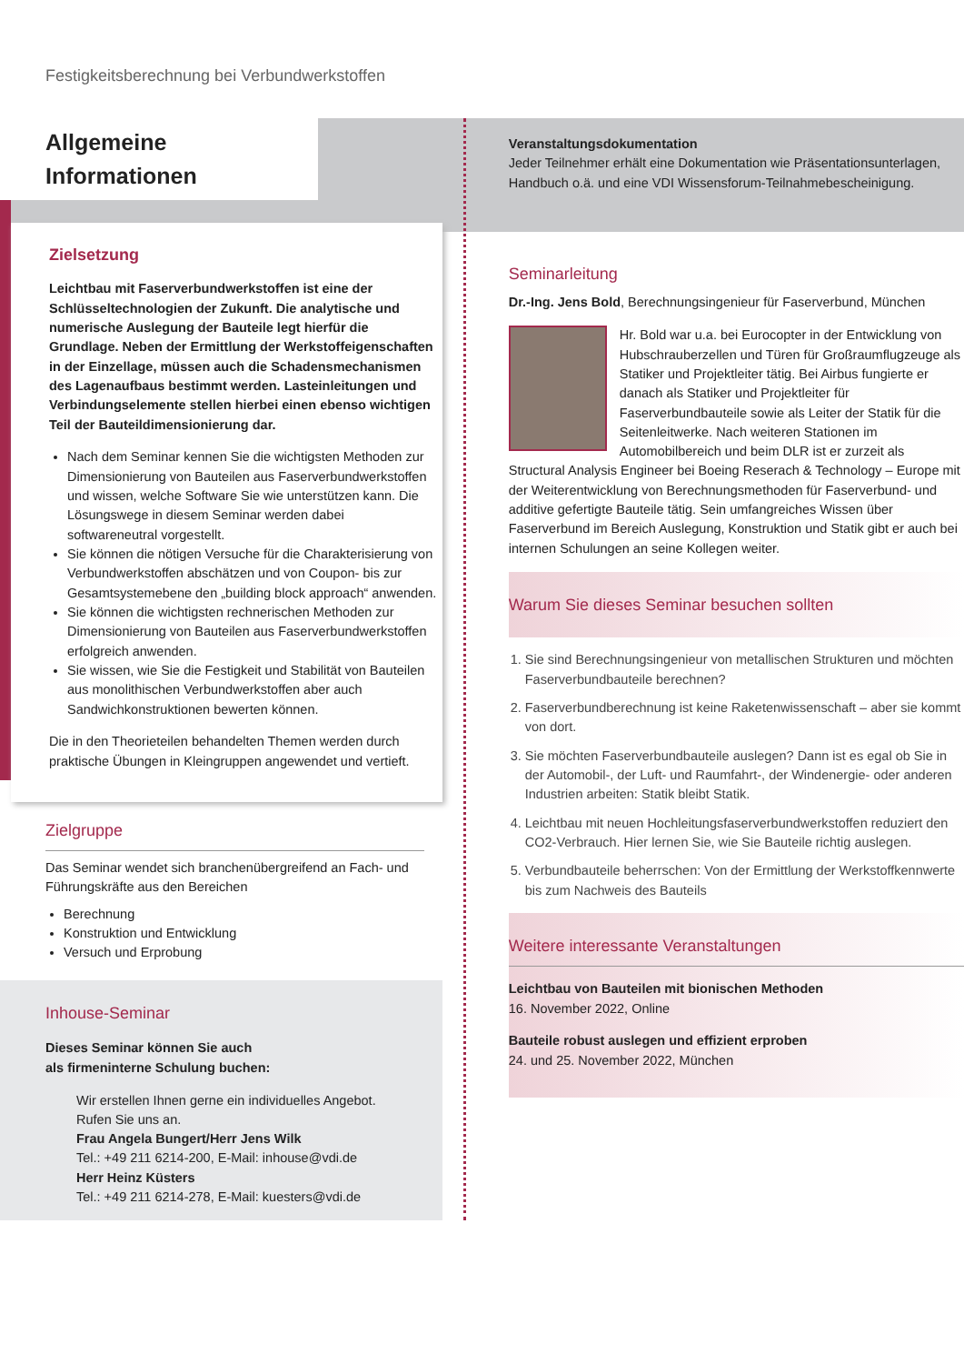Festigkeitsberechnung bei Verbundwerkstoffen
Allgemeine Informationen
Zielsetzung
Leichtbau mit Faserverbundwerkstoffen ist eine der Schlüsseltechnologien der Zukunft. Die analytische und numerische Auslegung der Bauteile legt hierfür die Grundlage. Neben der Ermittlung der Werkstoffeigenschaften in der Einzellage, müssen auch die Schadensmechanismen des Lagenaufbaus bestimmt werden. Lasteinleitungen und Verbindungselemente stellen hierbei einen ebenso wichtigen Teil der Bauteildimensionierung dar.
Nach dem Seminar kennen Sie die wichtigsten Methoden zur Dimensionierung von Bauteilen aus Faserverbundwerkstoffen und wissen, welche Software Sie wie unterstützen kann. Die Lösungswege in diesem Seminar werden dabei softwareneutral vorgestellt.
Sie können die nötigen Versuche für die Charakterisierung von Verbundwerkstoffen abschätzen und von Coupon- bis zur Gesamtsystemebene den „building block approach“ anwenden.
Sie können die wichtigsten rechnerischen Methoden zur Dimensionierung von Bauteilen aus Faserverbundwerkstoffen erfolgreich anwenden.
Sie wissen, wie Sie die Festigkeit und Stabilität von Bauteilen aus monolithischen Verbundwerkstoffen aber auch Sandwichkonstruktionen bewerten können.
Die in den Theorieteilen behandelten Themen werden durch praktische Übungen in Kleingruppen angewendet und vertieft.
Zielgruppe
Das Seminar wendet sich branchenübergreifend an Fach- und Führungskräfte aus den Bereichen
Berechnung
Konstruktion und Entwicklung
Versuch und Erprobung
Inhouse-Seminar
Dieses Seminar können Sie auch
als firmeninterne Schulung buchen:
Wir erstellen Ihnen gerne ein individuelles Angebot.
Rufen Sie uns an.
Frau Angela Bungert/Herr Jens Wilk
Tel.: +49 211 6214-200, E-Mail: inhouse@vdi.de
Herr Heinz Küsters
Tel.: +49 211 6214-278, E-Mail: kuesters@vdi.de
Veranstaltungsdokumentation
Jeder Teilnehmer erhält eine Dokumentation wie Präsentationsunterlagen, Handbuch o.ä. und eine VDI Wissensforum-Teilnahmebescheinigung.
Seminarleitung
Dr.-Ing. Jens Bold, Berechnungsingenieur für Faserverbund, München
Hr. Bold war u.a. bei Eurocopter in der Entwicklung von Hubschrauberzellen und Türen für Großraumflugzeuge als Statiker und Projektleiter tätig. Bei Airbus fungierte er danach als Statiker und Projektleiter für Faserverbundbauteile sowie als Leiter der Statik für die Seitenleitwerke. Nach weiteren Stationen im Automobilbereich und beim DLR ist er zurzeit als Structural Analysis Engineer bei Boeing Reserach & Technology – Europe mit der Weiterentwicklung von Berechnungsmethoden für Faserverbund- und additive gefertigte Bauteile tätig. Sein umfangreiches Wissen über Faserverbund im Bereich Auslegung, Konstruktion und Statik gibt er auch bei internen Schulungen an seine Kollegen weiter.
Warum Sie dieses Seminar besuchen sollten
1. Sie sind Berechnungsingenieur von metallischen Strukturen und möchten Faserverbundbauteile berechnen?
2. Faserverbundberechnung ist keine Raketenwissenschaft – aber sie kommt von dort.
3. Sie möchten Faserverbundbauteile auslegen? Dann ist es egal ob Sie in der Automobil-, der Luft- und Raumfahrt-, der Windenergie- oder anderen Industrien arbeiten: Statik bleibt Statik.
4. Leichtbau mit neuen Hochleitungsfaserverbundwerkstoffen reduziert den CO2-Verbrauch. Hier lernen Sie, wie Sie Bauteile richtig auslegen.
5. Verbundbauteile beherrschen: Von der Ermittlung der Werkstoffkennwerte bis zum Nachweis des Bauteils
Weitere interessante Veranstaltungen
Leichtbau von Bauteilen mit bionischen Methoden
16. November 2022, Online
Bauteile robust auslegen und effizient erproben
24. und 25. November 2022, München